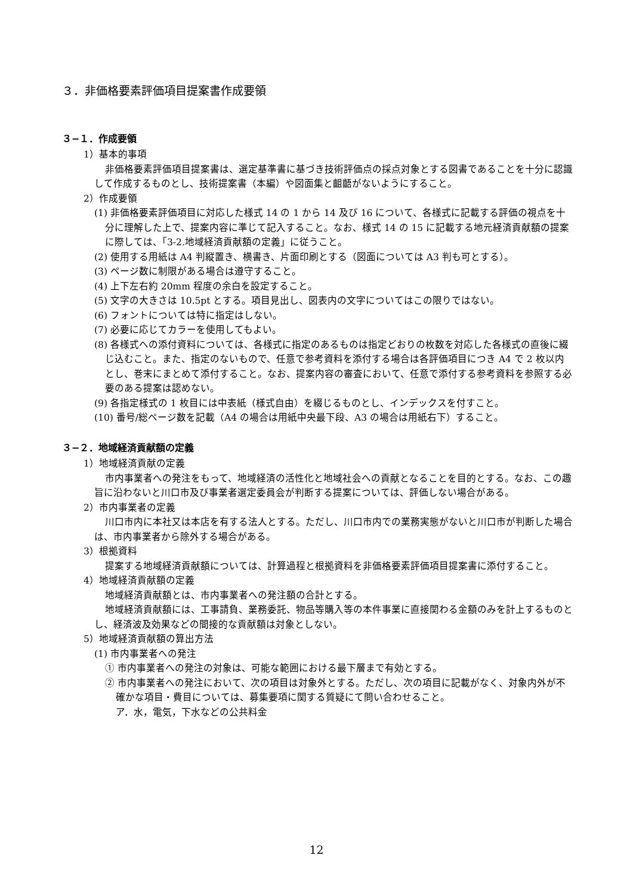３．非価格要素評価項目提案書作成要領
３−１．作成要領
1）基本的事項
非価格要素評価項目提案書は、選定基準書に基づき技術評価点の採点対象とする図書であることを十分に認識して作成するものとし、技術提案書（本編）や図面集と齟齬がないようにすること。
2）作成要領
(1) 非価格要素評価項目に対応した様式 14 の 1 から 14 及び 16 について、各様式に記載する評価の視点を十分に理解した上で、提案内容に準じて記入すること。なお、様式 14 の 15 に記載する地元経済貢献額の提案に際しては、「3-2.地域経済貢献額の定義」に従うこと。
(2) 使用する用紙は A4 判縦置き、横書き、片面印刷とする（図面については A3 判も可とする）。
(3) ページ数に制限がある場合は遵守すること。
(4) 上下左右約 20mm 程度の余白を設定すること。
(5) 文字の大きさは 10.5pt とする。項目見出し、図表内の文字についてはこの限りではない。
(6) フォントについては特に指定はしない。
(7) 必要に応じてカラーを使用してもよい。
(8) 各様式への添付資料については、各様式に指定のあるものは指定どおりの枚数を対応した各様式の直後に綴じ込むこと。また、指定のないもので、任意で参考資料を添付する場合は各評価項目につき A4 で 2 枚以内とし、巻末にまとめて添付すること。なお、提案内容の審査において、任意で添付する参考資料を参照する必要のある提案は認めない。
(9) 各指定様式の 1 枚目には中表紙（様式自由）を綴じるものとし、インデックスを付すこと。
(10) 番号/総ページ数を記載（A4 の場合は用紙中央最下段、A3 の場合は用紙右下）すること。
３−２．地域経済貢献額の定義
1）地域経済貢献の定義
市内事業者への発注をもって、地域経済の活性化と地域社会への貢献となることを目的とする。なお、この趣旨に沿わないと川口市及び事業者選定委員会が判断する提案については、評価しない場合がある。
2）市内事業者の定義
川口市内に本社又は本店を有する法人とする。ただし、川口市内での業務実態がないと川口市が判断した場合は、市内事業者から除外する場合がある。
3）根拠資料
提案する地域経済貢献額については、計算過程と根拠資料を非価格要素評価項目提案書に添付すること。
4）地域経済貢献額の定義
地域経済貢献額とは、市内事業者への発注額の合計とする。
地域経済貢献額には、工事請負、業務委託、物品等購入等の本件事業に直接関わる金額のみを計上するものとし、経済波及効果などの間接的な貢献額は対象としない。
5）地域経済貢献額の算出方法
(1) 市内事業者への発注
① 市内事業者への発注の対象は、可能な範囲における最下層まで有効とする。
② 市内事業者への発注において、次の項目は対象外とする。ただし、次の項目に記載がなく、対象内外が不確かな項目・費目については、募集要項に関する質疑にて問い合わせること。
ア．水，電気，下水などの公共料金
12